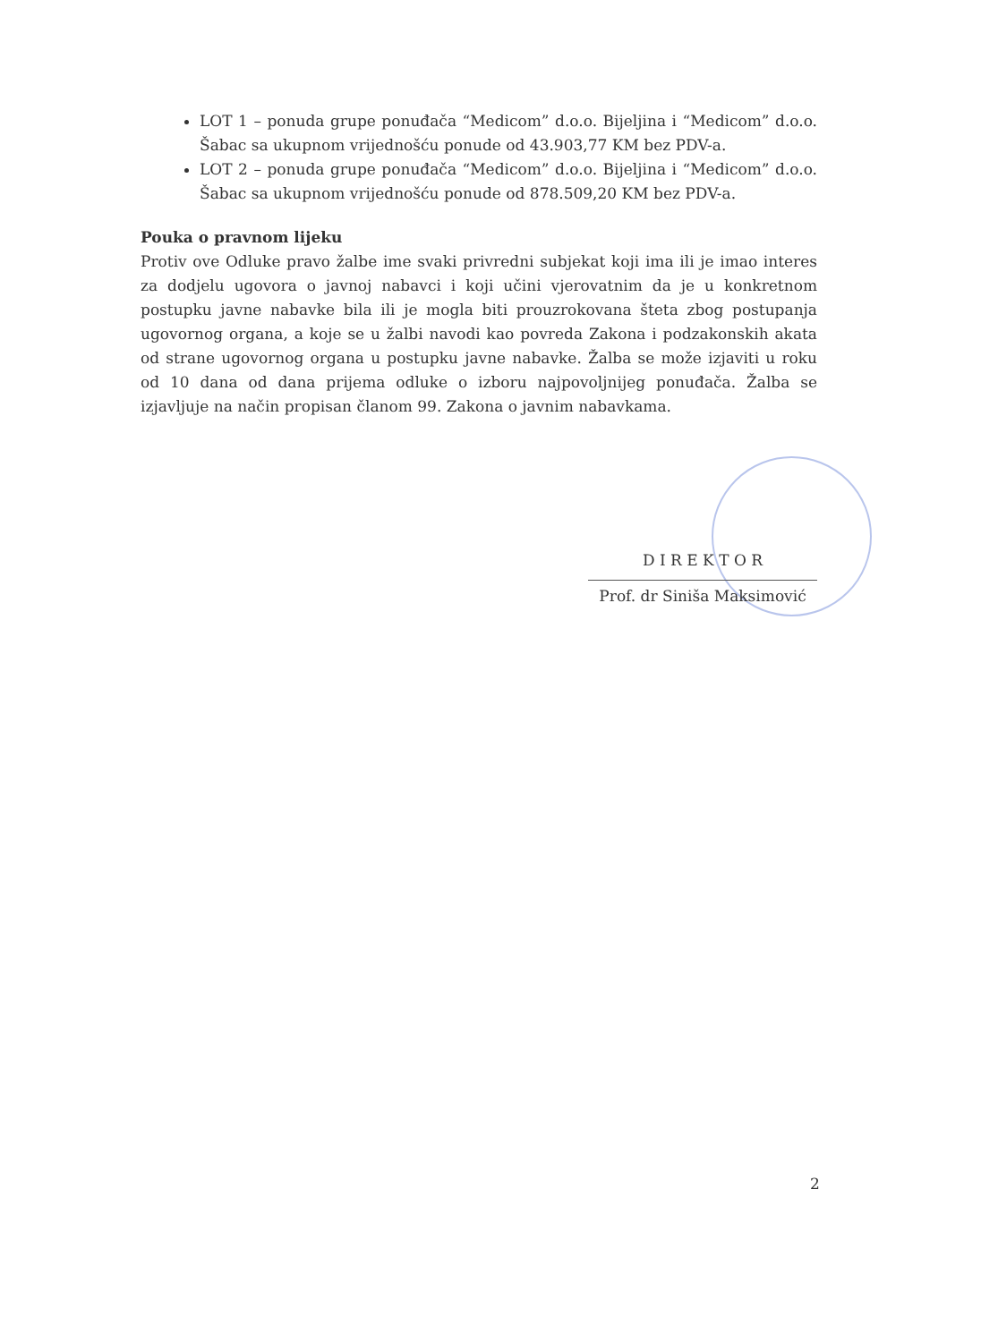LOT 1 – ponuda grupe ponuđača “Medicom” d.o.o. Bijeljina i “Medicom” d.o.o. Šabac sa ukupnom vrijednošću ponude od 43.903,77 KM bez PDV-a.
LOT 2 – ponuda grupe ponuđača “Medicom” d.o.o. Bijeljina i “Medicom” d.o.o. Šabac sa ukupnom vrijednošću ponude od 878.509,20 KM bez PDV-a.
Pouka o pravnom lijeku
Protiv ove Odluke pravo žalbe ime svaki privredni subjekat koji ima ili je imao interes za dodjelu ugovora o javnoj nabavci i koji učini vjerovatnim da je u konkretnom postupku javne nabavke bila ili je mogla biti prouzrokovana šteta zbog postupanja ugovornog organa, a koje se u žalbi navodi kao povreda Zakona i podzakonskih akata od strane ugovornog organa u postupku javne nabavke. Žalba se može izjaviti u roku od 10 dana od dana prijema odluke o izboru najpovoljnijeg ponuđača. Žalba se izjavljuje na način propisan članom 99. Zakona o javnim nabavkama.
D I R E K T O R
Prof. dr Siniša Maksimović
2